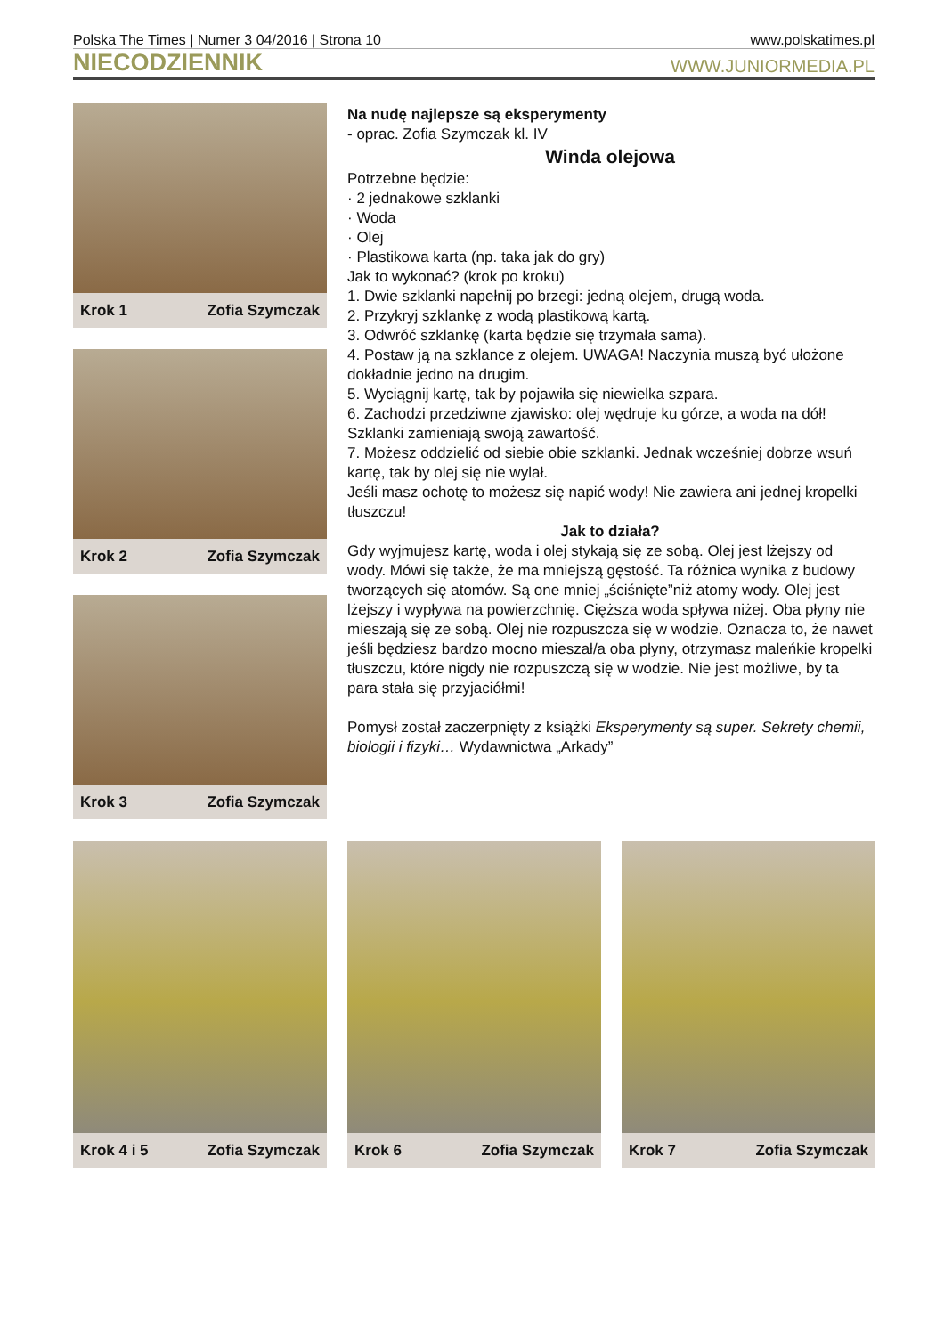Polska The Times | Numer 3 04/2016 | Strona 10 www.polskatimes.pl
NIECODZIENNIK WWW.JUNIORMEDIA.PL
Krok 1 Zofia Szymczak
Krok 2 Zofia Szymczak
Krok 3 Zofia Szymczak
Na nudę najlepsze są eksperymenty
- oprac. Zofia Szymczak kl. IV
Winda olejowa
Potrzebne będzie:
· 2 jednakowe szklanki
· Woda
· Olej
· Plastikowa karta (np. taka jak do gry)
Jak to wykonać? (krok po kroku)
1. Dwie szklanki napełnij po brzegi: jedną olejem, drugą woda.
2. Przykryj szklankę z wodą plastikową kartą.
3. Odwróć szklankę (karta będzie się trzymała sama).
4. Postaw ją na szklance z olejem. UWAGA! Naczynia muszą być ułożone dokładnie jedno na drugim.
5. Wyciągnij kartę, tak by pojawiła się niewielka szpara.
6. Zachodzi przedziwne zjawisko: olej wędruje ku górze, a woda na dół! Szklanki zamieniają swoją zawartość.
7. Możesz oddzielić od siebie obie szklanki. Jednak wcześniej dobrze wsuń kartę, tak by olej się nie wylał.
Jeśli masz ochotę to możesz się napić wody! Nie zawiera ani jednej kropelki tłuszczu!
Jak to działa?
Gdy wyjmujesz kartę, woda i olej stykają się ze sobą. Olej jest lżejszy od wody. Mówi się także, że ma mniejszą gęstość. Ta różnica wynika z budowy tworzących się atomów. Są one mniej „ściśnięte”niż atomy wody. Olej jest lżejszy i wypływa na powierzchnię. Cięższa woda spływa niżej. Oba płyny nie mieszają się ze sobą. Olej nie rozpuszcza się w wodzie. Oznacza to, że nawet jeśli będziesz bardzo mocno mieszał/a oba płyny, otrzymasz maleńkie kropelki tłuszczu, które nigdy nie rozpuszczą się w wodzie. Nie jest możliwe, by ta para stała się przyjaciółmi!
Pomysł został zaczerpnięty z książki Eksperymenty są super. Sekrety chemii, biologii i fizyki… Wydawnictwa „Arkady”
Krok 4 i 5 Zofia Szymczak Krok 6 Zofia Szymczak Krok 7 Zofia Szymczak